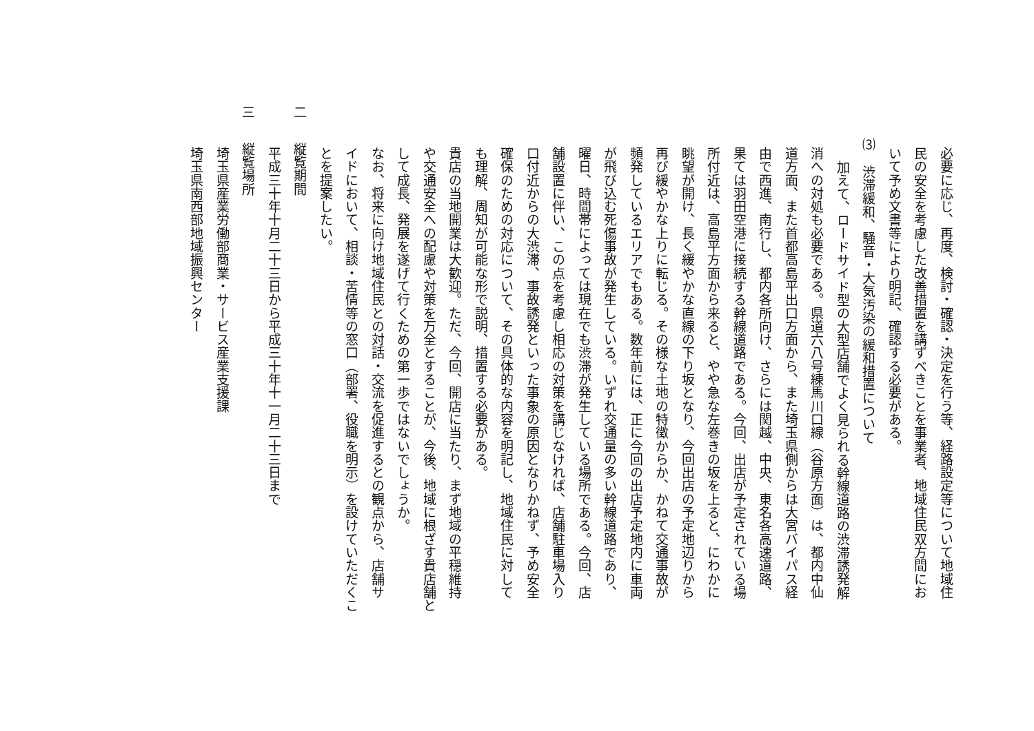必要に応じ、再度、検討・確認・決定を行う等、経路設定等について地域住
民の安全を考慮した改善措置を講ずべきことを事業者、地域住民双方間にお
いて予め文書等により明記、確認する必要がある。
⑶ 渋滞緩和、騒音・大気汚染の緩和措置について
加えて、ロードサイド型の大型店舗でよく見られる幹線道路の渋滞誘発解
消への対処も必要である。県道六八号練馬川口線（谷原方面）は、都内中仙
道方面、また首都高島平出口方面から、また埼玉県側からは大宮バイパス経
由で西進、南行し、都内各所向け、さらには関越、中央、東名各高速道路、
果ては羽田空港に接続する幹線道路である。今回、出店が予定されている場
所付近は、高島平方面から来ると、やや急な左巻きの坂を上ると、にわかに
眺望が開け、長く緩やかな直線の下り坂となり、今回出店の予定地辺りから
再び緩やかな上りに転じる。その様な土地の特徴からか、かねて交通事故が
頻発しているエリアでもある。数年前には、正に今回の出店予定地内に車両
が飛び込む死傷事故が発生している。いずれ交通量の多い幹線道路であり、
曜日、時間帯によっては現在でも渋滞が発生している場所である。今回、店
舗設置に伴い、この点を考慮し相応の対策を講じなければ、店舗駐車場入り
口付近からの大渋滞、事故誘発といった事象の原因となりかねず、予め安全
確保のための対応について、その具体的な内容を明記し、地域住民に対して
も理解、周知が可能な形で説明、措置する必要がある。
貴店の当地開業は大歓迎。ただ、今回、開店に当たり、まず地域の平穏維持
や交通安全への配慮や対策を万全とすることが、今後、地域に根ざす貴店舗と
して成長、発展を遂げて行くための第一歩ではないでしょうか。
なお、将来に向け地域住民との対話・交流を促進するとの観点から、店舗サ
イドにおいて、相談・苦情等の窓口（部署、役職を明示）を設けていただくこ
とを提案したい。
二 縦覧期間
平成三十年十月二十三日から平成三十年十一月二十三日まで
三 縦覧場所
埼玉県産業労働部商業・サービス産業支援課
埼玉県南西部地域振興センター